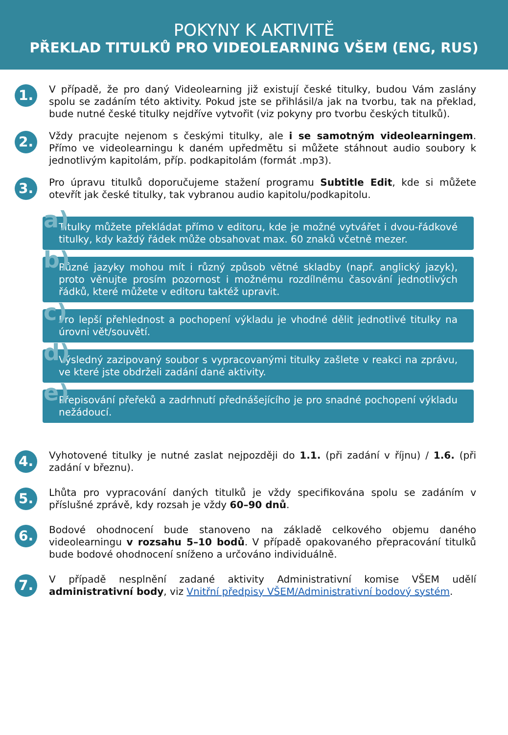POKYNY K AKTIVITĚ
PŘEKLAD TITULKŮ PRO VIDEOLEARNING VŠEM (ENG, RUS)
1.
V případě, že pro daný Videolearning již existují české titulky, budou Vám zaslány spolu se zadáním této aktivity. Pokud jste se přihlásil/a jak na tvorbu, tak na překlad, bude nutné české titulky nejdříve vytvořit (viz pokyny pro tvorbu českých titulků).
2.
Vždy pracujte nejenom s českými titulky, ale i se samotným videolearningem. Přímo ve videolearningu k daném upředmětu si můžete stáhnout audio soubory k jednotlivým kapitolám, příp. podkapitolám (formát .mp3).
3.
Pro úpravu titulků doporučujeme stažení programu Subtitle Edit, kde si můžete otevřít jak české titulky, tak vybranou audio kapitolu/podkapitolu.
a) Titulky můžete překládat přímo v editoru, kde je možné vytvářet i dvou-řádkové titulky, kdy každý řádek může obsahovat max. 60 znaků včetně mezer.
b) Různé jazyky mohou mít i různý způsob větné skladby (např. anglický jazyk), proto věnujte prosím pozornost i možnému rozdílnému časování jednotlivých řádků, které můžete v editoru taktéž upravit.
c) Pro lepší přehlednost a pochopení výkladu je vhodné dělit jednotlivé titulky na úrovni vět/souvětí.
d) Výsledný zazipovaný soubor s vypracovanými titulky zašlete v reakci na zprávu, ve které jste obdrželi zadání dané aktivity.
e) Přepisování přeřeků a zadrhnutí přednášejícího je pro snadné pochopení výkladu nežádoucí.
4.
Vyhotovené titulky je nutné zaslat nejpozději do 1.1. (při zadání v říjnu) / 1.6. (při zadání v březnu).
5.
Lhůta pro vypracování daných titulků je vždy specifikována spolu se zadáním v příslušné zprávě, kdy rozsah je vždy 60–90 dnů.
6.
Bodové ohodnocení bude stanoveno na základě celkového objemu daného videolearningu v rozsahu 5–10 bodů. V případě opakovaného přepracování titulků bude bodové ohodnocení sníženo a určováno individuálně.
7.
V případě nesplnění zadané aktivity Administrativní komise VŠEM udělí administrativní body, viz Vnitřní předpisy VŠEM/Administrativní bodový systém.